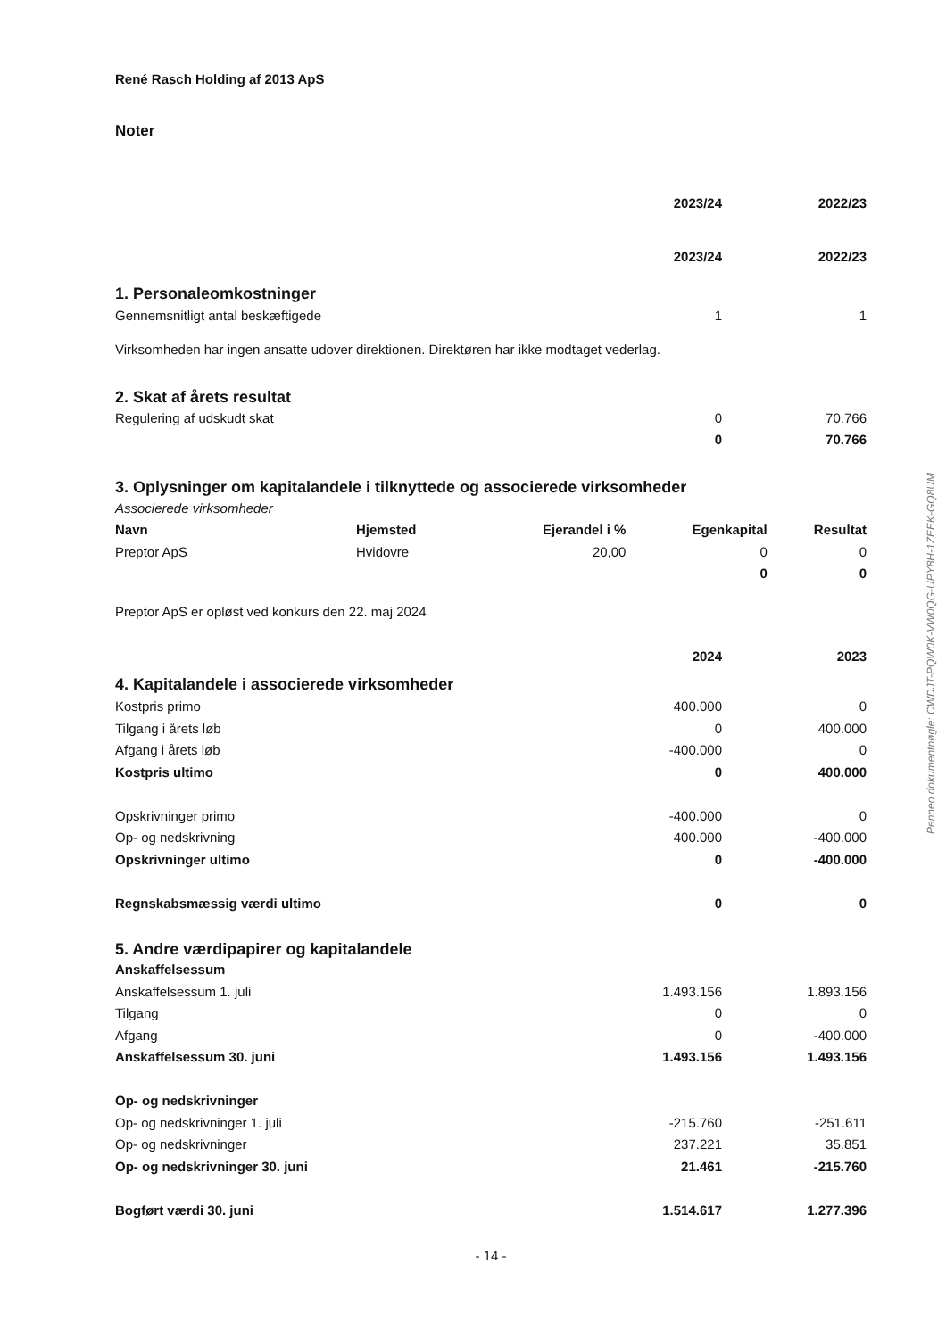René Rasch Holding af 2013 ApS
Noter
| | 2023/24 | 2022/23 |
| | 2023/24 | 2022/23 |
| 1. Personaleomkostninger | | |
| Gennemsnitligt antal beskæftigede | 1 | 1 |
| Virksomheden har ingen ansatte udover direktionen. Direktøren har ikke modtaget vederlag. | | |
| 2. Skat af årets resultat | | |
| Regulering af udskudt skat | 0 | 70.766 |
| | 0 | 70.766 |
| 3. Oplysninger om kapitalandele i tilknyttede og associerede virksomheder | | |
| Associerede virksomheder | | | | |
| Navn | Hjemsted | Ejerandel i % | Egenkapital | Resultat |
| Preptor ApS | Hvidovre | 20,00 | 0 | 0 |
| | | | 0 | 0 |
| Preptor ApS er opløst ved konkurs den 22. maj 2024 | | |
| | 2024 | 2023 |
| 4. Kapitalandele i associerede virksomheder | | |
| Kostpris primo | 400.000 | 0 |
| Tilgang i årets løb | 0 | 400.000 |
| Afgang i årets løb | -400.000 | 0 |
| Kostpris ultimo | 0 | 400.000 |
| Opskrivninger primo | -400.000 | 0 |
| Op- og nedskrivning | 400.000 | -400.000 |
| Opskrivninger ultimo | 0 | -400.000 |
| Regnskabsmæssig værdi ultimo | 0 | 0 |
| 5. Andre værdipapirer og kapitalandele | | |
| Anskaffelsessum | | |
| Anskaffelsessum 1. juli | 1.493.156 | 1.893.156 |
| Tilgang | 0 | 0 |
| Afgang | 0 | -400.000 |
| Anskaffelsessum 30. juni | 1.493.156 | 1.493.156 |
| Op- og nedskrivninger | | |
| Op- og nedskrivninger 1. juli | -215.760 | -251.611 |
| Op- og nedskrivninger | 237.221 | 35.851 |
| Op- og nedskrivninger 30. juni | 21.461 | -215.760 |
| Bogført værdi 30. juni | 1.514.617 | 1.277.396 |
- 14 -
Penneo dokumentnøgle: CWDJT-PQW0K-VW0QG-UPY8H-1ZEEK-GQ8UM